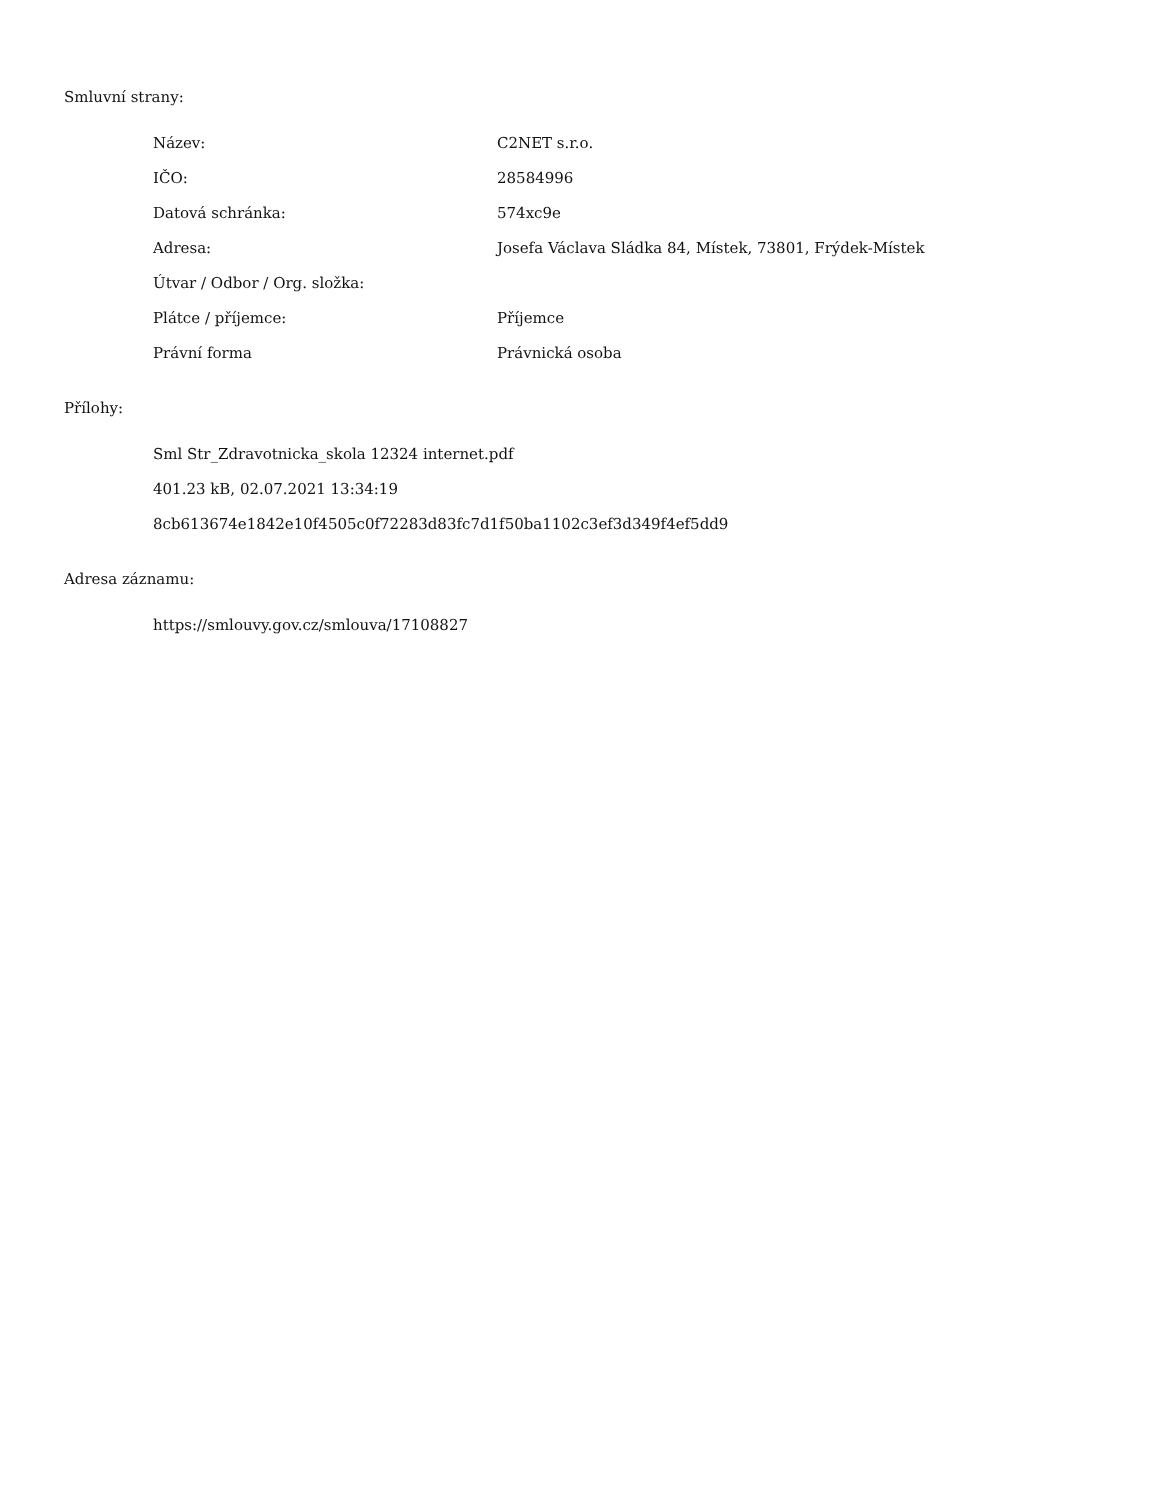Smluvní strany:
| Název: | C2NET s.r.o. |
| IČO: | 28584996 |
| Datová schránka: | 574xc9e |
| Adresa: | Josefa Václava Sládka 84, Místek, 73801, Frýdek-Místek |
| Útvar / Odbor / Org. složka: | |
| Plátce / příjemce: | Příjemce |
| Právní forma | Právnická osoba |
Přílohy:
Sml Str_Zdravotnicka_skola 12324 internet.pdf
401.23 kB, 02.07.2021 13:34:19
8cb613674e1842e10f4505c0f72283d83fc7d1f50ba1102c3ef3d349f4ef5dd9
Adresa záznamu:
https://smlouvy.gov.cz/smlouva/17108827